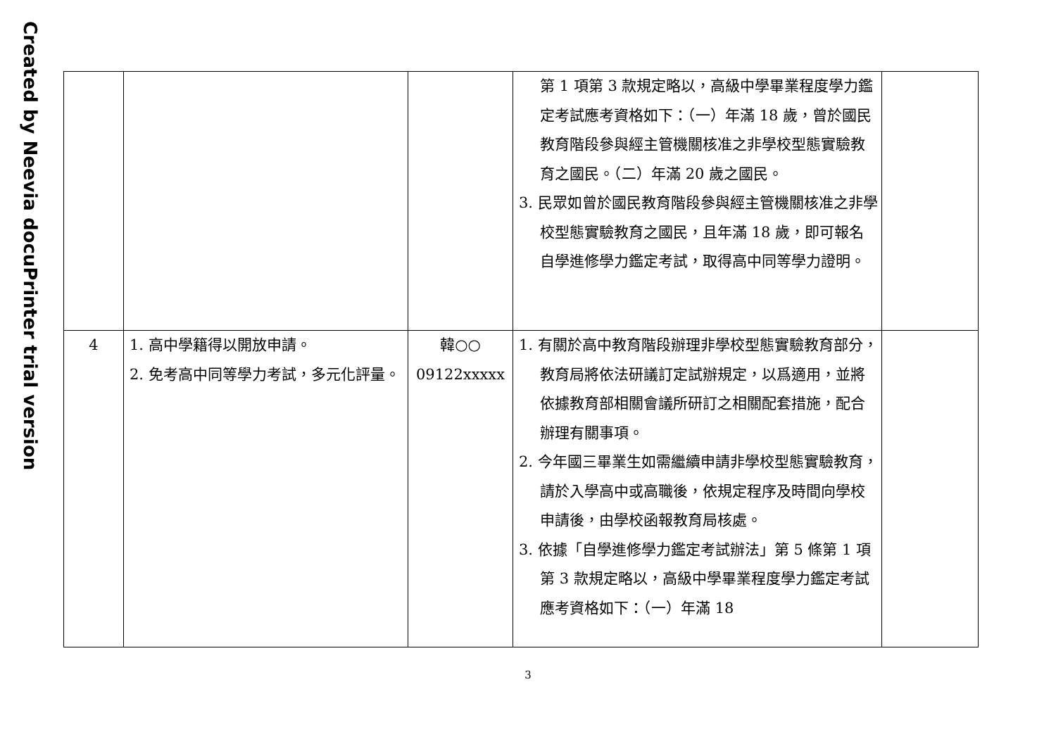Created by Neevia docuPrinter trial version
| | | | 第 1 項第 3 款規定略以，高級中學畢業程度學力鑑定考試應考資格如下：（一）年滿 18 歲，曾於國民教育階段參與經主管機關核准之非學校型態實驗教育之國民。（二）年滿 20 歲之國民。 3. 民眾如曾於國民教育階段參與經主管機關核准之非學校型態實驗教育之國民，且年滿 18 歲，即可報名自學進修學力鑑定考試，取得高中同等學力證明。 | |
| 4 | 1. 高中學籍得以開放申請。 2. 免考高中同等學力考試，多元化評量。 | 韓○○ 09122xxxxx | 1. 有關於高中教育階段辦理非學校型態實驗教育部分，教育局將依法研議訂定試辦規定，以爲適用，並將依據教育部相關會議所研訂之相關配套措施，配合辦理有關事項。 2. 今年國三畢業生如需繼續申請非學校型態實驗教育，請於入學高中或高職後，依規定程序及時間向學校申請後，由學校函報教育局核處。 3. 依據「自學進修學力鑑定考試辦法」第 5 條第 1 項第 3 款規定略以，高級中學畢業程度學力鑑定考試應考資格如下：（一）年滿 18 | |
3